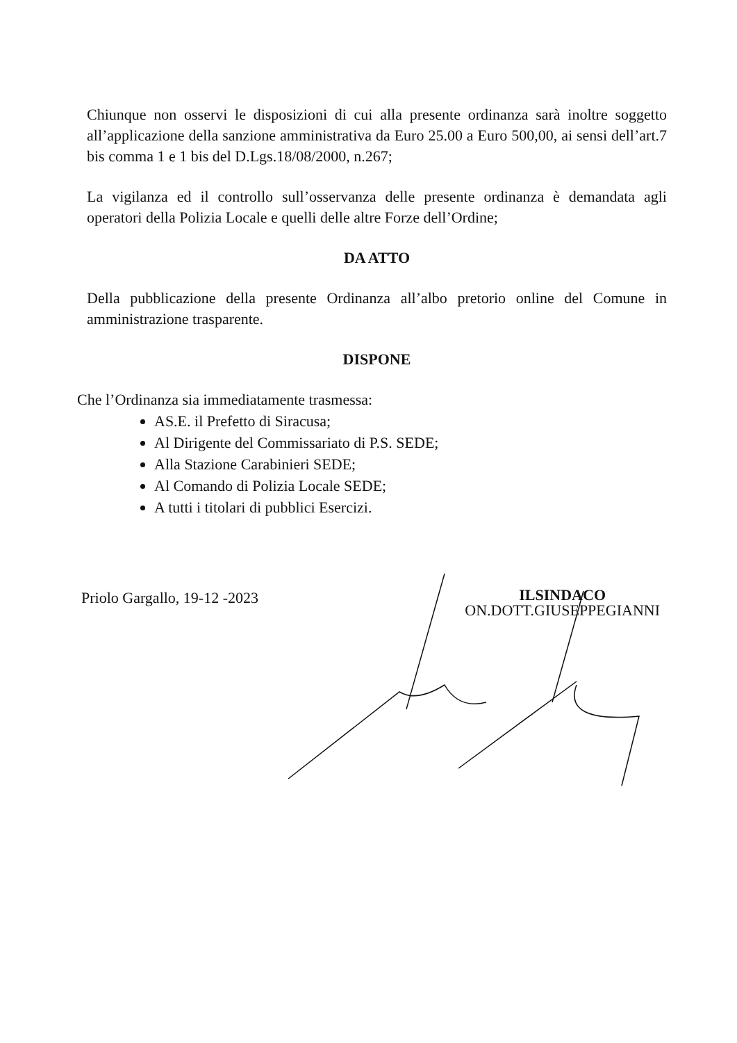Chiunque non osservi le disposizioni di cui alla presente ordinanza sarà inoltre soggetto all’applicazione della sanzione amministrativa da Euro 25.00 a Euro 500,00, ai sensi dell’art.7 bis comma 1 e 1 bis del D.Lgs.18/08/2000, n.267;
La vigilanza ed il controllo sull’osservanza delle presente ordinanza è demandata agli operatori della Polizia Locale e quelli delle altre Forze dell’Ordine;
DA ATTO
Della pubblicazione della presente Ordinanza all’albo pretorio online del Comune in amministrazione trasparente.
DISPONE
Che l’Ordinanza sia immediatamente trasmessa:
AS.E. il Prefetto di Siracusa;
Al Dirigente del Commissariato di P.S. SEDE;
Alla Stazione Carabinieri SEDE;
Al Comando di Polizia Locale SEDE;
A tutti i titolari di pubblici Esercizi.
Priolo Gargallo, 19-12 -2023
ILSINDACO
ON.DOTT.GIUSEPPEGIANNI